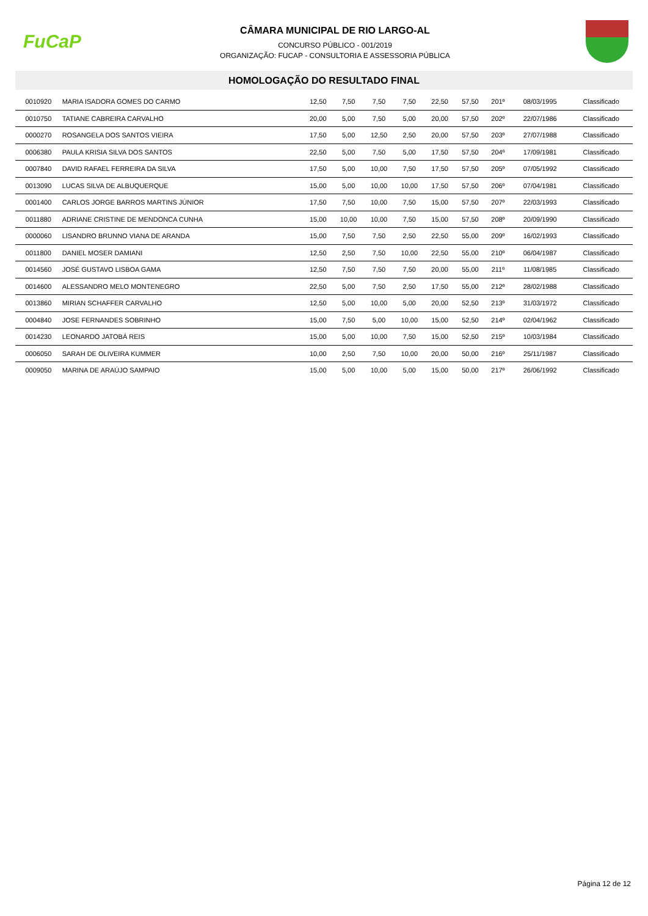FuCaP
CÂMARA MUNICIPAL DE RIO LARGO-AL
CONCURSO PÚBLICO - 001/2019
ORGANIZAÇÃO: FUCAP - CONSULTORIA E ASSESSORIA PÚBLICA
HOMOLOGAÇÃO DO RESULTADO FINAL
| 0010920 | MARIA ISADORA GOMES DO CARMO | 12,50 | 7,50 | 7,50 | 7,50 | 22,50 | 57,50 | 201º | 08/03/1995 | Classificado |
| 0010750 | TATIANE CABREIRA CARVALHO | 20,00 | 5,00 | 7,50 | 5,00 | 20,00 | 57,50 | 202º | 22/07/1986 | Classificado |
| 0000270 | ROSANGELA DOS SANTOS VIEIRA | 17,50 | 5,00 | 12,50 | 2,50 | 20,00 | 57,50 | 203º | 27/07/1988 | Classificado |
| 0006380 | PAULA KRISIA SILVA DOS SANTOS | 22,50 | 5,00 | 7,50 | 5,00 | 17,50 | 57,50 | 204º | 17/09/1981 | Classificado |
| 0007840 | DAVID RAFAEL FERREIRA DA SILVA | 17,50 | 5,00 | 10,00 | 7,50 | 17,50 | 57,50 | 205º | 07/05/1992 | Classificado |
| 0013090 | LUCAS SILVA DE ALBUQUERQUE | 15,00 | 5,00 | 10,00 | 10,00 | 17,50 | 57,50 | 206º | 07/04/1981 | Classificado |
| 0001400 | CARLOS JORGE BARROS MARTINS JÚNIOR | 17,50 | 7,50 | 10,00 | 7,50 | 15,00 | 57,50 | 207º | 22/03/1993 | Classificado |
| 0011880 | ADRIANE CRISTINE DE MENDONCA CUNHA | 15,00 | 10,00 | 10,00 | 7,50 | 15,00 | 57,50 | 208º | 20/09/1990 | Classificado |
| 0000060 | LISANDRO BRUNNO VIANA DE ARANDA | 15,00 | 7,50 | 7,50 | 2,50 | 22,50 | 55,00 | 209º | 16/02/1993 | Classificado |
| 0011800 | DANIEL MOSER DAMIANI | 12,50 | 2,50 | 7,50 | 10,00 | 22,50 | 55,00 | 210º | 06/04/1987 | Classificado |
| 0014560 | JOSÉ GUSTAVO LISBOA GAMA | 12,50 | 7,50 | 7,50 | 7,50 | 20,00 | 55,00 | 211º | 11/08/1985 | Classificado |
| 0014600 | ALESSANDRO MELO MONTENEGRO | 22,50 | 5,00 | 7,50 | 2,50 | 17,50 | 55,00 | 212º | 28/02/1988 | Classificado |
| 0013860 | MIRIAN SCHAFFER CARVALHO | 12,50 | 5,00 | 10,00 | 5,00 | 20,00 | 52,50 | 213º | 31/03/1972 | Classificado |
| 0004840 | JOSE FERNANDES SOBRINHO | 15,00 | 7,50 | 5,00 | 10,00 | 15,00 | 52,50 | 214º | 02/04/1962 | Classificado |
| 0014230 | LEONARDO JATOBÁ REIS | 15,00 | 5,00 | 10,00 | 7,50 | 15,00 | 52,50 | 215º | 10/03/1984 | Classificado |
| 0006050 | SARAH DE OLIVEIRA KUMMER | 10,00 | 2,50 | 7,50 | 10,00 | 20,00 | 50,00 | 216º | 25/11/1987 | Classificado |
| 0009050 | MARINA DE ARAÚJO SAMPAIO | 15,00 | 5,00 | 10,00 | 5,00 | 15,00 | 50,00 | 217º | 26/06/1992 | Classificado |
Página 12 de 12